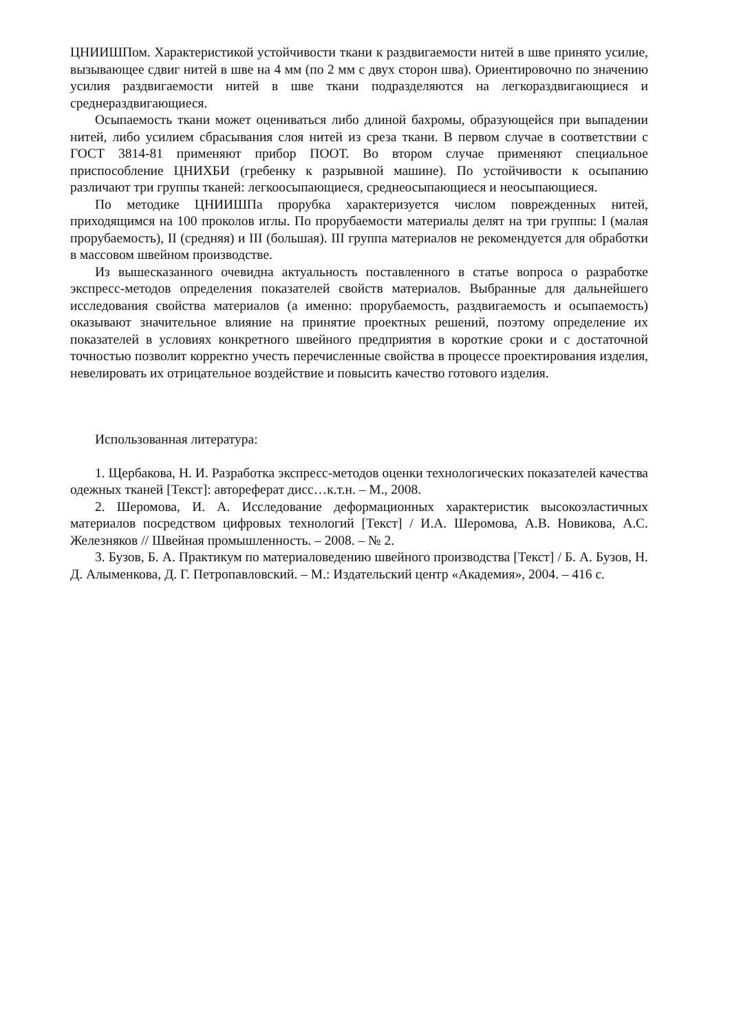ЦНИИШПом. Характеристикой устойчивости ткани к раздвигаемости нитей в шве принято усилие, вызывающее сдвиг нитей в шве на 4 мм (по 2 мм с двух сторон шва). Ориентировочно по значению усилия раздвигаемости нитей в шве ткани подразделяются на легкораздвигающиеся и среднераздвигающиеся.
Осыпаемость ткани может оцениваться либо длиной бахромы, образующейся при выпадении нитей, либо усилием сбрасывания слоя нитей из среза ткани. В первом случае в соответствии с ГОСТ 3814-81 применяют прибор ПООТ. Во втором случае применяют специальное приспособление ЦНИХБИ (гребенку к разрывной машине). По устойчивости к осыпанию различают три группы тканей: легкоосыпающиеся, среднеосыпающиеся и неосыпающиеся.
По методике ЦНИИШПа прорубка характеризуется числом поврежденных нитей, приходящимся на 100 проколов иглы. По прорубаемости материалы делят на три группы: I (малая прорубаемость), II (средняя) и III (большая). III группа материалов не рекомендуется для обработки в массовом швейном производстве.
Из вышесказанного очевидна актуальность поставленного в статье вопроса о разработке экспресс-методов определения показателей свойств материалов. Выбранные для дальнейшего исследования свойства материалов (а именно: прорубаемость, раздвигаемость и осыпаемость) оказывают значительное влияние на принятие проектных решений, поэтому определение их показателей в условиях конкретного швейного предприятия в короткие сроки и с достаточной точностью позволит корректно учесть перечисленные свойства в процессе проектирования изделия, невелировать их отрицательное воздействие и повысить качество готового изделия.
Использованная литература:
1. Щербакова, Н. И. Разработка экспресс-методов оценки технологических показателей качества одежных тканей [Текст]: автореферат дисс…к.т.н. – М., 2008.
2. Шеромова, И. А. Исследование деформационных характеристик высокоэластичных материалов посредством цифровых технологий [Текст] / И.А. Шеромова, А.В. Новикова, А.С. Железняков // Швейная промышленность. – 2008. – № 2.
3. Бузов, Б. А. Практикум по материаловедению швейного производства [Текст] / Б. А. Бузов, Н. Д. Алыменкова, Д. Г. Петропавловский. – М.: Издательский центр «Академия», 2004. – 416 с.